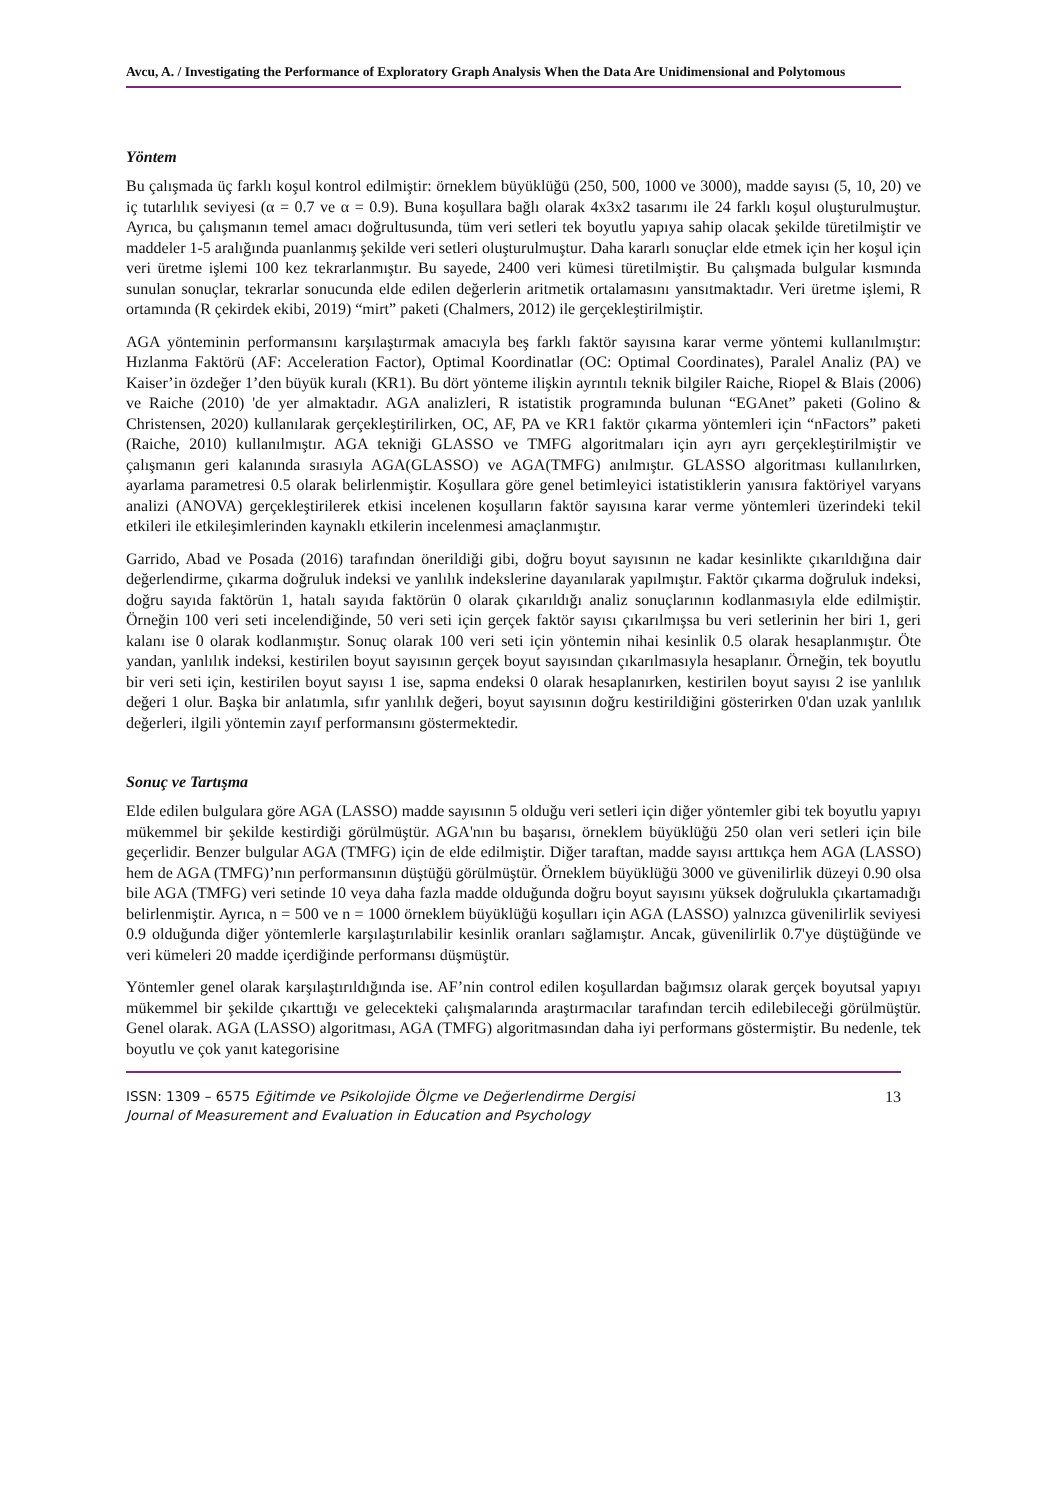Avcu, A. / Investigating the Performance of Exploratory Graph Analysis When the Data Are Unidimensional and Polytomous
Yöntem
Bu çalışmada üç farklı koşul kontrol edilmiştir: örneklem büyüklüğü (250, 500, 1000 ve 3000), madde sayısı (5, 10, 20) ve iç tutarlılık seviyesi (α = 0.7 ve α = 0.9). Buna koşullara bağlı olarak 4x3x2 tasarımı ile 24 farklı koşul oluşturulmuştur. Ayrıca, bu çalışmanın temel amacı doğrultusunda, tüm veri setleri tek boyutlu yapıya sahip olacak şekilde türetilmiştir ve maddeler 1-5 aralığında puanlanmış şekilde veri setleri oluşturulmuştur. Daha kararlı sonuçlar elde etmek için her koşul için veri üretme işlemi 100 kez tekrarlanmıştır. Bu sayede, 2400 veri kümesi türetilmiştir. Bu çalışmada bulgular kısmında sunulan sonuçlar, tekrarlar sonucunda elde edilen değerlerin aritmetik ortalamasını yansıtmaktadır. Veri üretme işlemi, R ortamında (R çekirdek ekibi, 2019) “mirt” paketi (Chalmers, 2012) ile gerçekleştirilmiştir.
AGA yönteminin performansını karşılaştırmak amacıyla beş farklı faktör sayısına karar verme yöntemi kullanılmıştır: Hızlanma Faktörü (AF: Acceleration Factor), Optimal Koordinatlar (OC: Optimal Coordinates), Paralel Analiz (PA) ve Kaiser’in özdeğer 1’den büyük kuralı (KR1). Bu dört yönteme ilişkin ayrıntılı teknik bilgiler Raiche, Riopel & Blais (2006) ve Raiche (2010) 'de yer almaktadır. AGA analizleri, R istatistik programında bulunan “EGAnet” paketi (Golino & Christensen, 2020) kullanılarak gerçekleştirilirken, OC, AF, PA ve KR1 faktör çıkarma yöntemleri için “nFactors” paketi (Raiche, 2010) kullanılmıştır. AGA tekniği GLASSO ve TMFG algoritmaları için ayrı ayrı gerçekleştirilmiştir ve çalışmanın geri kalanında sırasıyla AGA(GLASSO) ve AGA(TMFG) anılmıştır. GLASSO algoritması kullanılırken, ayarlama parametresi 0.5 olarak belirlenmiştir. Koşullara göre genel betimleyici istatistiklerin yanısıra faktöriyel varyans analizi (ANOVA) gerçekleştirilerek etkisi incelenen koşulların faktör sayısına karar verme yöntemleri üzerindeki tekil etkileri ile etkileşimlerinden kaynaklı etkilerin incelenmesi amaçlanmıştır.
Garrido, Abad ve Posada (2016) tarafından önerildiği gibi, doğru boyut sayısının ne kadar kesinlikte çıkarıldığına dair değerlendirme, çıkarma doğruluk indeksi ve yanlılık indekslerine dayanılarak yapılmıştır. Faktör çıkarma doğruluk indeksi, doğru sayıda faktörün 1, hatalı sayıda faktörün 0 olarak çıkarıldığı analiz sonuçlarının kodlanmasıyla elde edilmiştir. Örneğin 100 veri seti incelendiğinde, 50 veri seti için gerçek faktör sayısı çıkarılmışsa bu veri setlerinin her biri 1, geri kalanı ise 0 olarak kodlanmıştır. Sonuç olarak 100 veri seti için yöntemin nihai kesinlik 0.5 olarak hesaplanmıştır. Öte yandan, yanlılık indeksi, kestirilen boyut sayısının gerçek boyut sayısından çıkarılmasıyla hesaplanır. Örneğin, tek boyutlu bir veri seti için, kestirilen boyut sayısı 1 ise, sapma endeksi 0 olarak hesaplanırken, kestirilen boyut sayısı 2 ise yanlılık değeri 1 olur. Başka bir anlatımla, sıfır yanlılık değeri, boyut sayısının doğru kestirildiğini gösterirken 0'dan uzak yanlılık değerleri, ilgili yöntemin zayıf performansını göstermektedir.
Sonuç ve Tartışma
Elde edilen bulgulara göre AGA (LASSO) madde sayısının 5 olduğu veri setleri için diğer yöntemler gibi tek boyutlu yapıyı mükemmel bir şekilde kestirdiği görülmüştür. AGA'nın bu başarısı, örneklem büyüklüğü 250 olan veri setleri için bile geçerlidir. Benzer bulgular AGA (TMFG) için de elde edilmiştir. Diğer taraftan, madde sayısı arttıkça hem AGA (LASSO) hem de AGA (TMFG)’nın performansının düştüğü görülmüştür. Örneklem büyüklüğü 3000 ve güvenilirlik düzeyi 0.90 olsa bile AGA (TMFG) veri setinde 10 veya daha fazla madde olduğunda doğru boyut sayısını yüksek doğrulukla çıkartamadığı belirlenmiştir. Ayrıca, n = 500 ve n = 1000 örneklem büyüklüğü koşulları için AGA (LASSO) yalnızca güvenilirlik seviyesi 0.9 olduğunda diğer yöntemlerle karşılaştırılabilir kesinlik oranları sağlamıştır. Ancak, güvenilirlik 0.7'ye düştüğünde ve veri kümeleri 20 madde içerdiğinde performansı düşmüştür.
Yöntemler genel olarak karşılaştırıldığında ise. AF’nin control edilen koşullardan bağımsız olarak gerçek boyutsal yapıyı mükemmel bir şekilde çıkarttığı ve gelecekteki çalışmalarında araştırmacılar tarafından tercih edilebileceği görülmüştür. Genel olarak. AGA (LASSO) algoritması, AGA (TMFG) algoritmasından daha iyi performans göstermiştir. Bu nedenle, tek boyutlu ve çok yanıt kategorisine
ISSN: 1309 – 6575 Eğitimde ve Psikolojide Ölçme ve Değerlendirme Dergisi
Journal of Measurement and Evaluation in Education and Psychology
13